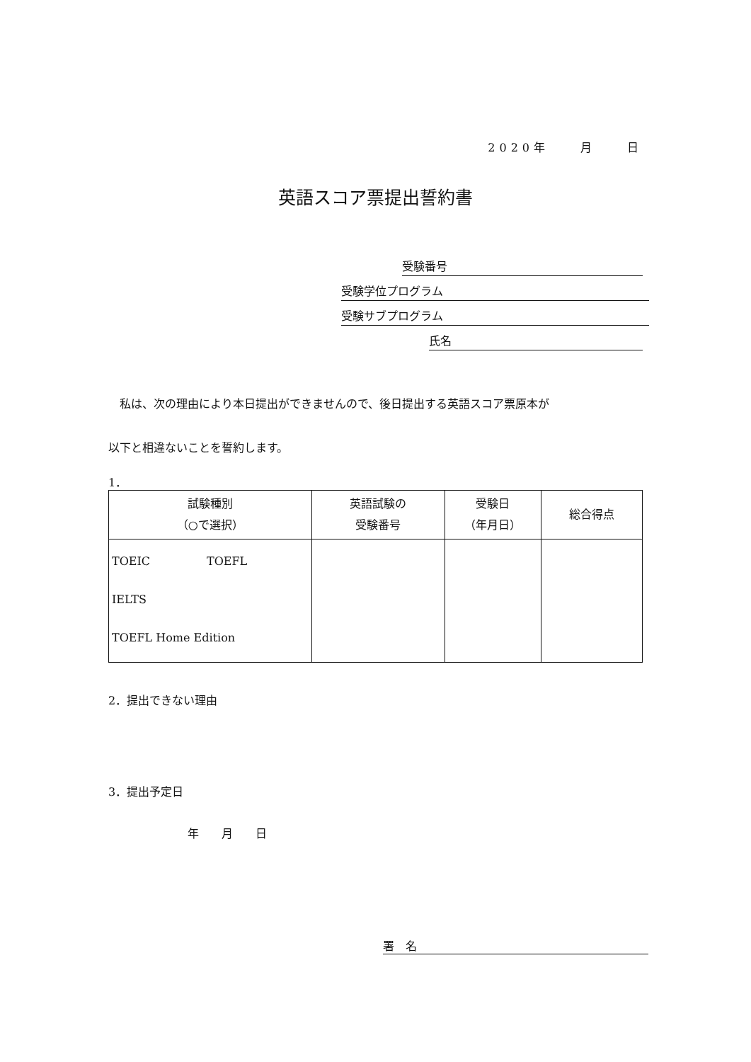2020年　　月　　日
英語スコア票提出誓約書
受験番号
受験学位プログラム
受験サブプログラム
氏名
　私は、次の理由により本日提出ができませんので、後日提出する英語スコア票原本が
以下と相違ないことを誓約します。
1．
| 試験種別 （○で選択） | 英語試験の 受験番号 | 受験日 （年月日） | 総合得点 |
| --- | --- | --- | --- |
| TOEIC TOEFL IELTS TOEFL Home Edition | | | |
2．提出できない理由
3．提出予定日
年　　月　　日
署　名